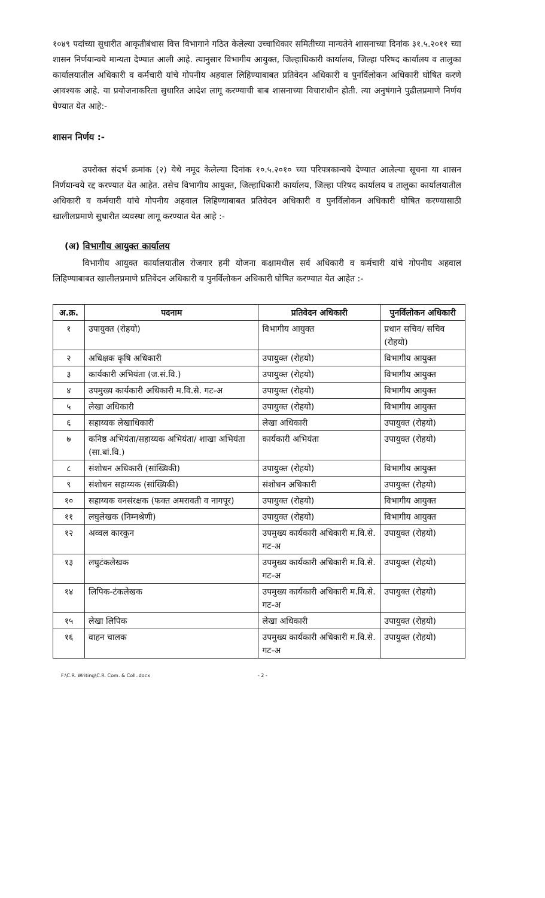१०४९ पदांच्या सुधारीत आकृतीबंधास वित्त विभागाने गठित केलेल्या उच्चाधिकार समितीच्या मान्यतेने शासनाच्या दिनांक ३१.५.२०११ च्या शासन निर्णयान्वये मान्यता देण्यात आली आहे. त्यानुसार विभागीय आयुक्त, जिल्हाधिकारी कार्यालय, जिल्हा परिषद कार्यालय व तालुका कार्यालयातील अधिकारी व कर्मचारी यांचे गोपनीय अहवाल लिहिण्याबाबत प्रतिवेदन अधिकारी व पुनर्विलोकन अधिकारी घोषित करणे आवश्यक आहे. या प्रयोजनाकरिता सुधारित आदेश लागू करण्याची बाब शासनाच्या विचाराधीन होती. त्या अनुषंगाने पुढीलप्रमाणे निर्णय घेण्यात येत आहे:-
शासन निर्णय :-
उपरोक्त संदर्भ क्रमांक (२) येथे नमूद केलेल्या दिनांक १०.५.२०१० च्या परिपत्रकान्वये देण्यात आलेल्या सूचना या शासन निर्णयान्वये रद्द करण्यात येत आहेत. तसेच विभागीय आयुक्त, जिल्हाधिकारी कार्यालय, जिल्हा परिषद कार्यालय व तालुका कार्यालयातील अधिकारी व कर्मचारी यांचे गोपनीय अहवाल लिहिण्याबाबत प्रतिवेदन अधिकारी व पुनर्विलोकन अधिकारी घोषित करण्यासाठी खालीलप्रमाणे सुधारीत व्यवस्था लागू करण्यात येत आहे :-
(अ) विभागीय आयुक्त कार्यालय
विभागीय आयुक्त कार्यालयातील रोजगार हमी योजना कक्षामधील सर्व अधिकारी व कर्मचारी यांचे गोपनीय अहवाल लिहिण्याबाबत खालीलप्रमाणे प्रतिवेदन अधिकारी व पुनर्विलोकन अधिकारी घोषित करण्यात येत आहेत :-
| अ.क्र. | पदनाम | प्रतिवेदन अधिकारी | पुनर्विलोकन अधिकारी |
| --- | --- | --- | --- |
| १ | उपायुक्त (रोहयो) | विभागीय आयुक्त | प्रधान सचिव/ सचिव (रोहयो) |
| २ | अधिक्षक कृषि अधिकारी | उपायुक्त (रोहयो) | विभागीय आयुक्त |
| ३ | कार्यकारी अभियंता (ज.सं.वि.) | उपायुक्त (रोहयो) | विभागीय आयुक्त |
| ४ | उपमुख्य कार्यकारी अधिकारी म.वि.से. गट-अ | उपायुक्त (रोहयो) | विभागीय आयुक्त |
| ५ | लेखा अधिकारी | उपायुक्त (रोहयो) | विभागीय आयुक्त |
| ६ | सहाय्यक लेखाधिकारी | लेखा अधिकारी | उपायुक्त (रोहयो) |
| ७ | कनिष्ठ अभियंता/सहाय्यक अभियंता/ शाखा अभियंता (सा.बां.वि.) | कार्यकारी अभियंता | उपायुक्त (रोहयो) |
| ८ | संशोधन अधिकारी (सांख्यिकी) | उपायुक्त (रोहयो) | विभागीय आयुक्त |
| ९ | संशोधन सहाय्यक (सांख्यिकी) | संशोधन अधिकारी | उपायुक्त (रोहयो) |
| १० | सहाय्यक वनसंरक्षक (फक्त अमरावती व नागपूर) | उपायुक्त (रोहयो) | विभागीय आयुक्त |
| ११ | लघुलेखक (निम्नश्रेणी) | उपायुक्त (रोहयो) | विभागीय आयुक्त |
| १२ | अव्वल कारकुन | उपमुख्य कार्यकारी अधिकारी म.वि.से. गट-अ | उपायुक्त (रोहयो) |
| १३ | लघुटंकलेखक | उपमुख्य कार्यकारी अधिकारी म.वि.से. गट-अ | उपायुक्त (रोहयो) |
| १४ | लिपिक-टंकलेखक | उपमुख्य कार्यकारी अधिकारी म.वि.से. गट-अ | उपायुक्त (रोहयो) |
| १५ | लेखा लिपिक | लेखा अधिकारी | उपायुक्त (रोहयो) |
| १६ | वाहन चालक | उपमुख्य कार्यकारी अधिकारी म.वि.से. गट-अ | उपायुक्त (रोहयो) |
F:\C.R. Writing\C.R. Com. & Coll..docx - 2 -